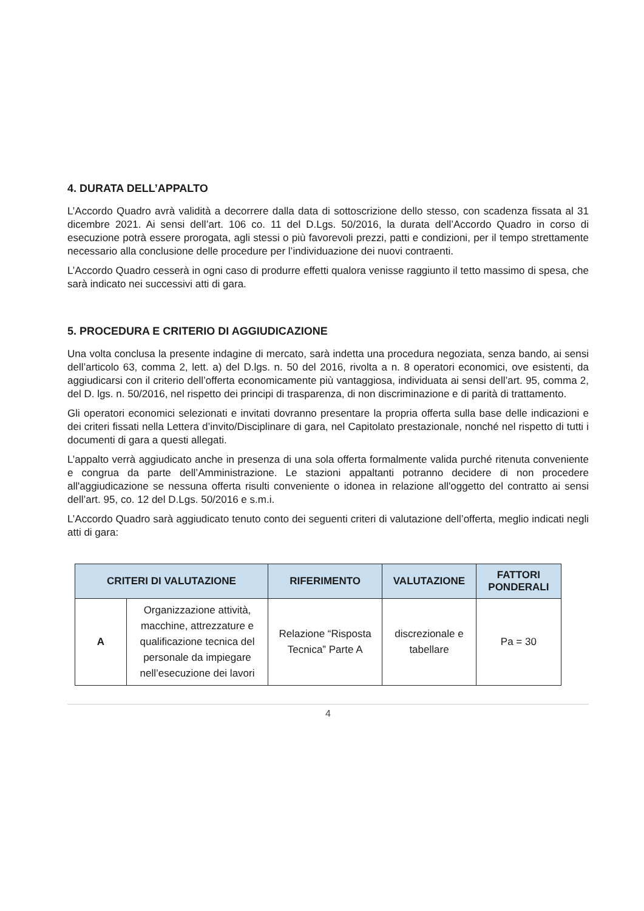4. DURATA DELL’APPALTO
L’Accordo Quadro avrà validità a decorrere dalla data di sottoscrizione dello stesso, con scadenza fissata al 31 dicembre 2021. Ai sensi dell’art. 106 co. 11 del D.Lgs. 50/2016, la durata dell’Accordo Quadro in corso di esecuzione potrà essere prorogata, agli stessi o più favorevoli prezzi, patti e condizioni, per il tempo strettamente necessario alla conclusione delle procedure per l’individuazione dei nuovi contraenti.
L’Accordo Quadro cesserà in ogni caso di produrre effetti qualora venisse raggiunto il tetto massimo di spesa, che sarà indicato nei successivi atti di gara.
5. PROCEDURA E CRITERIO DI AGGIUDICAZIONE
Una volta conclusa la presente indagine di mercato, sarà indetta una procedura negoziata, senza bando, ai sensi dell’articolo 63, comma 2, lett. a) del D.lgs. n. 50 del 2016, rivolta a n. 8 operatori economici, ove esistenti, da aggiudicarsi con il criterio dell’offerta economicamente più vantaggiosa, individuata ai sensi dell’art. 95, comma 2, del D. lgs. n. 50/2016, nel rispetto dei principi di trasparenza, di non discriminazione e di parità di trattamento.
Gli operatori economici selezionati e invitati dovranno presentare la propria offerta sulla base delle indicazioni e dei criteri fissati nella Lettera d’invito/Disciplinare di gara, nel Capitolato prestazionale, nonché nel rispetto di tutti i documenti di gara a questi allegati.
L’appalto verrà aggiudicato anche in presenza di una sola offerta formalmente valida purché ritenuta conveniente e congrua da parte dell’Amministrazione. Le stazioni appaltanti potranno decidere di non procedere all'aggiudicazione se nessuna offerta risulti conveniente o idonea in relazione all'oggetto del contratto ai sensi dell’art. 95, co. 12 del D.Lgs. 50/2016 e s.m.i.
L’Accordo Quadro sarà aggiudicato tenuto conto dei seguenti criteri di valutazione dell’offerta, meglio indicati negli atti di gara:
| CRITERI DI VALUTAZIONE | | RIFERIMENTO | VALUTAZIONE | FATTORI PONDERALI |
| --- | --- | --- | --- | --- |
| A | Organizzazione attività, macchine, attrezzature e qualificazione tecnica del personale da impiegare nell’esecuzione dei lavori | Relazione “Risposta Tecnica” Parte A | discrezionale e tabellare | Pa = 30 |
4